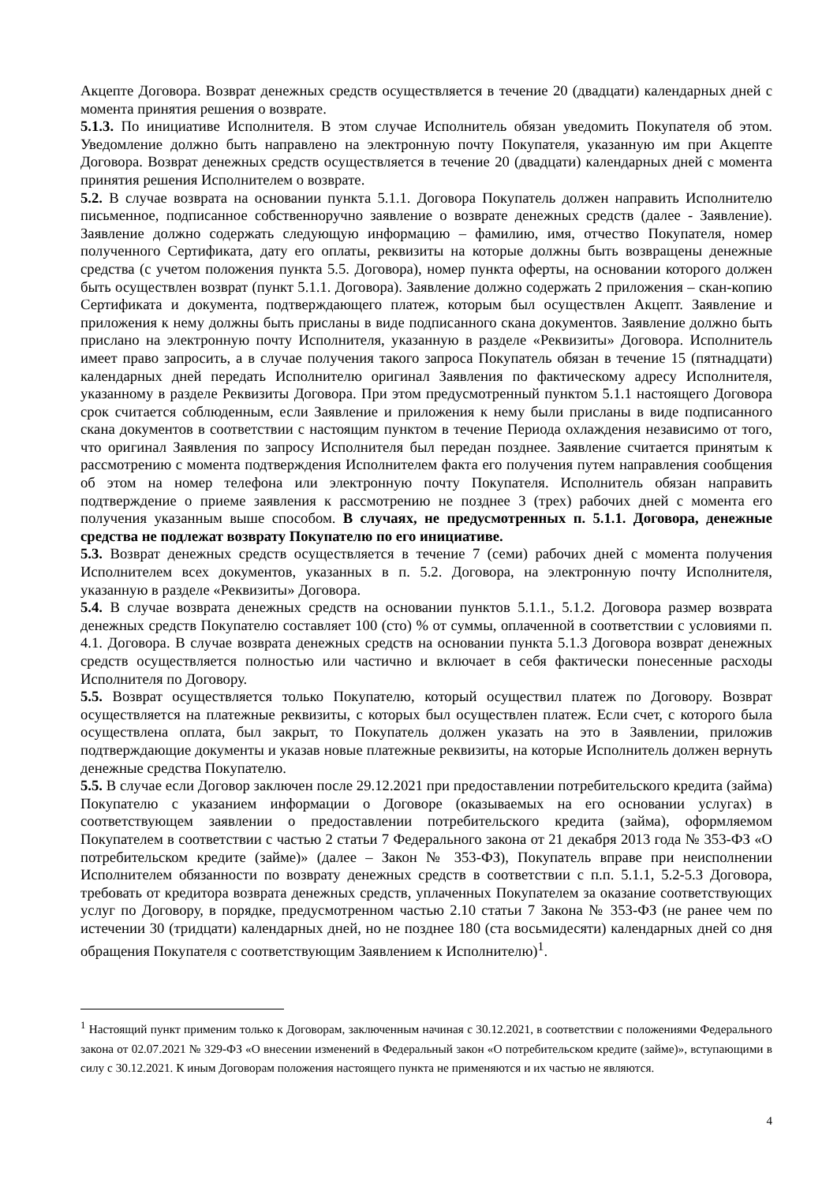Акцепте Договора. Возврат денежных средств осуществляется в течение 20 (двадцати) календарных дней с момента принятия решения о возврате.
5.1.3. По инициативе Исполнителя. В этом случае Исполнитель обязан уведомить Покупателя об этом. Уведомление должно быть направлено на электронную почту Покупателя, указанную им при Акцепте Договора. Возврат денежных средств осуществляется в течение 20 (двадцати) календарных дней с момента принятия решения Исполнителем о возврате.
5.2. В случае возврата на основании пункта 5.1.1. Договора Покупатель должен направить Исполнителю письменное, подписанное собственноручно заявление о возврате денежных средств (далее - Заявление). Заявление должно содержать следующую информацию – фамилию, имя, отчество Покупателя, номер полученного Сертификата, дату его оплаты, реквизиты на которые должны быть возвращены денежные средства (с учетом положения пункта 5.5. Договора), номер пункта оферты, на основании которого должен быть осуществлен возврат (пункт 5.1.1. Договора). Заявление должно содержать 2 приложения – скан-копию Сертификата и документа, подтверждающего платеж, которым был осуществлен Акцепт. Заявление и приложения к нему должны быть присланы в виде подписанного скана документов. Заявление должно быть прислано на электронную почту Исполнителя, указанную в разделе «Реквизиты» Договора. Исполнитель имеет право запросить, а в случае получения такого запроса Покупатель обязан в течение 15 (пятнадцати) календарных дней передать Исполнителю оригинал Заявления по фактическому адресу Исполнителя, указанному в разделе Реквизиты Договора. При этом предусмотренный пунктом 5.1.1 настоящего Договора срок считается соблюденным, если Заявление и приложения к нему были присланы в виде подписанного скана документов в соответствии с настоящим пунктом в течение Периода охлаждения независимо от того, что оригинал Заявления по запросу Исполнителя был передан позднее. Заявление считается принятым к рассмотрению с момента подтверждения Исполнителем факта его получения путем направления сообщения об этом на номер телефона или электронную почту Покупателя. Исполнитель обязан направить подтверждение о приеме заявления к рассмотрению не позднее 3 (трех) рабочих дней с момента его получения указанным выше способом. В случаях, не предусмотренных п. 5.1.1. Договора, денежные средства не подлежат возврату Покупателю по его инициативе.
5.3. Возврат денежных средств осуществляется в течение 7 (семи) рабочих дней с момента получения Исполнителем всех документов, указанных в п. 5.2. Договора, на электронную почту Исполнителя, указанную в разделе «Реквизиты» Договора.
5.4. В случае возврата денежных средств на основании пунктов 5.1.1., 5.1.2. Договора размер возврата денежных средств Покупателю составляет 100 (сто) % от суммы, оплаченной в соответствии с условиями п. 4.1. Договора. В случае возврата денежных средств на основании пункта 5.1.3 Договора возврат денежных средств осуществляется полностью или частично и включает в себя фактически понесенные расходы Исполнителя по Договору.
5.5. Возврат осуществляется только Покупателю, который осуществил платеж по Договору. Возврат осуществляется на платежные реквизиты, с которых был осуществлен платеж. Если счет, с которого была осуществлена оплата, был закрыт, то Покупатель должен указать на это в Заявлении, приложив подтверждающие документы и указав новые платежные реквизиты, на которые Исполнитель должен вернуть денежные средства Покупателю.
5.5. В случае если Договор заключен после 29.12.2021 при предоставлении потребительского кредита (займа) Покупателю с указанием информации о Договоре (оказываемых на его основании услугах) в соответствующем заявлении о предоставлении потребительского кредита (займа), оформляемом Покупателем в соответствии с частью 2 статьи 7 Федерального закона от 21 декабря 2013 года № 353-ФЗ «О потребительском кредите (займе)» (далее – Закон № 353-ФЗ), Покупатель вправе при неисполнении Исполнителем обязанности по возврату денежных средств в соответствии с п.п. 5.1.1, 5.2-5.3 Договора, требовать от кредитора возврата денежных средств, уплаченных Покупателем за оказание соответствующих услуг по Договору, в порядке, предусмотренном частью 2.10 статьи 7 Закона № 353-ФЗ (не ранее чем по истечении 30 (тридцати) календарных дней, но не позднее 180 (ста восьмидесяти) календарных дней со дня обращения Покупателя с соответствующим Заявлением к Исполнителю)<sup>1</sup>.
<sup>1</sup> Настоящий пункт применим только к Договорам, заключенным начиная с 30.12.2021, в соответствии с положениями Федерального закона от 02.07.2021 № 329-ФЗ «О внесении изменений в Федеральный закон «О потребительском кредите (займе)», вступающими в силу с 30.12.2021. К иным Договорам положения настоящего пункта не применяются и их частью не являются.
4